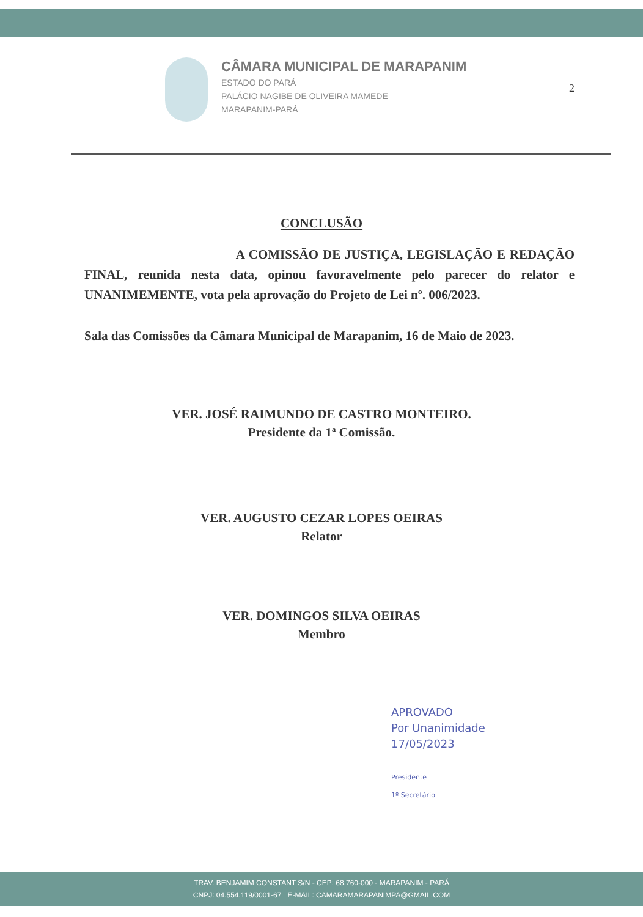CÂMARA MUNICIPAL DE MARAPANIM
ESTADO DO PARÁ
PALÁCIO NAGIBE DE OLIVEIRA MAMEDE
MARAPANIM-PARÁ
2
CONCLUSÃO
A COMISSÃO DE JUSTIÇA, LEGISLAÇÃO E REDAÇÃO FINAL, reunida nesta data, opinou favoravelmente pelo parecer do relator e UNANIMEMENTE, vota pela aprovação do Projeto de Lei nº. 006/2023.
Sala das Comissões da Câmara Municipal de Marapanim, 16 de Maio de 2023.
VER. JOSÉ RAIMUNDO DE CASTRO MONTEIRO.
Presidente da 1ª Comissão.
VER. AUGUSTO CEZAR LOPES OEIRAS
Relator
VER. DOMINGOS SILVA OEIRAS
Membro
APROVADO
Por Unanimidade
17/05/2023
Presidente
1º Secretário
TRAV. BENJAMIM CONSTANT S/N - CEP: 68.760-000 - MARAPANIM - PARÁ
CNPJ: 04.554.119/0001-67 E-MAIL: CAMARAMARAPANIMPA@GMAIL.COM